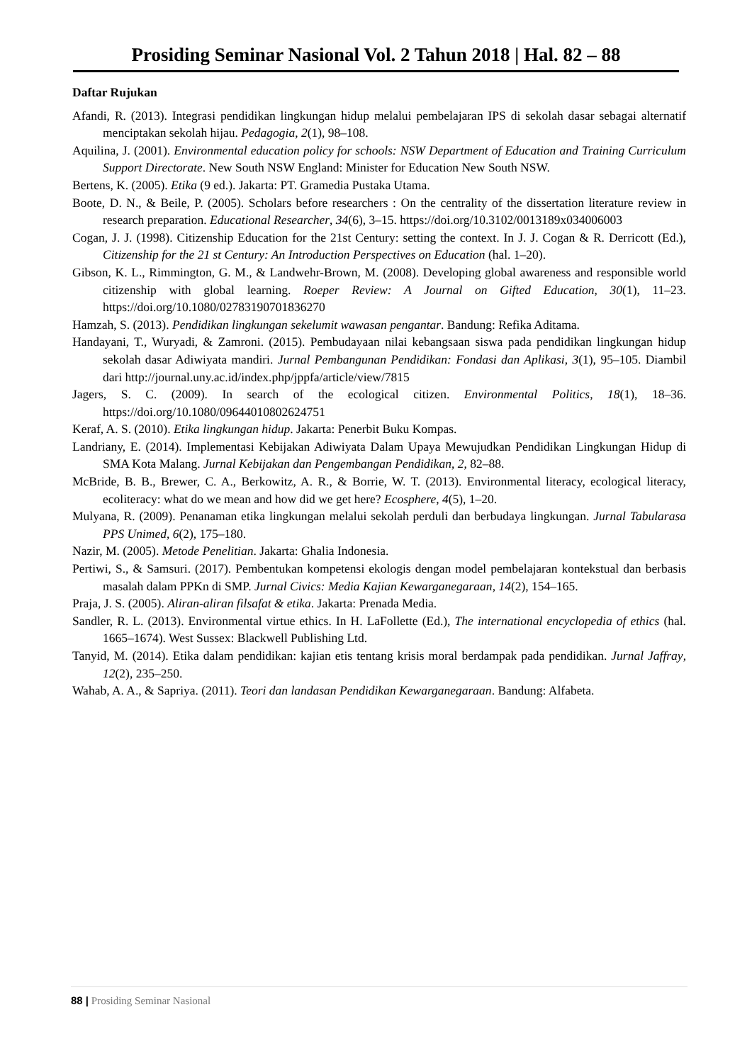Prosiding Seminar Nasional Vol. 2 Tahun 2018 | Hal. 82 – 88
Daftar Rujukan
Afandi, R. (2013). Integrasi pendidikan lingkungan hidup melalui pembelajaran IPS di sekolah dasar sebagai alternatif menciptakan sekolah hijau. Pedagogia, 2(1), 98–108.
Aquilina, J. (2001). Environmental education policy for schools: NSW Department of Education and Training Curriculum Support Directorate. New South NSW England: Minister for Education New South NSW.
Bertens, K. (2005). Etika (9 ed.). Jakarta: PT. Gramedia Pustaka Utama.
Boote, D. N., & Beile, P. (2005). Scholars before researchers : On the centrality of the dissertation literature review in research preparation. Educational Researcher, 34(6), 3–15. https://doi.org/10.3102/0013189x034006003
Cogan, J. J. (1998). Citizenship Education for the 21st Century: setting the context. In J. J. Cogan & R. Derricott (Ed.), Citizenship for the 21 st Century: An Introduction Perspectives on Education (hal. 1–20).
Gibson, K. L., Rimmington, G. M., & Landwehr-Brown, M. (2008). Developing global awareness and responsible world citizenship with global learning. Roeper Review: A Journal on Gifted Education, 30(1), 11–23. https://doi.org/10.1080/02783190701836270
Hamzah, S. (2013). Pendidikan lingkungan sekelumit wawasan pengantar. Bandung: Refika Aditama.
Handayani, T., Wuryadi, & Zamroni. (2015). Pembudayaan nilai kebangsaan siswa pada pendidikan lingkungan hidup sekolah dasar Adiwiyata mandiri. Jurnal Pembangunan Pendidikan: Fondasi dan Aplikasi, 3(1), 95–105. Diambil dari http://journal.uny.ac.id/index.php/jppfa/article/view/7815
Jagers, S. C. (2009). In search of the ecological citizen. Environmental Politics, 18(1), 18–36. https://doi.org/10.1080/09644010802624751
Keraf, A. S. (2010). Etika lingkungan hidup. Jakarta: Penerbit Buku Kompas.
Landriany, E. (2014). Implementasi Kebijakan Adiwiyata Dalam Upaya Mewujudkan Pendidikan Lingkungan Hidup di SMA Kota Malang. Jurnal Kebijakan dan Pengembangan Pendidikan, 2, 82–88.
McBride, B. B., Brewer, C. A., Berkowitz, A. R., & Borrie, W. T. (2013). Environmental literacy, ecological literacy, ecoliteracy: what do we mean and how did we get here? Ecosphere, 4(5), 1–20.
Mulyana, R. (2009). Penanaman etika lingkungan melalui sekolah perduli dan berbudaya lingkungan. Jurnal Tabularasa PPS Unimed, 6(2), 175–180.
Nazir, M. (2005). Metode Penelitian. Jakarta: Ghalia Indonesia.
Pertiwi, S., & Samsuri. (2017). Pembentukan kompetensi ekologis dengan model pembelajaran kontekstual dan berbasis masalah dalam PPKn di SMP. Jurnal Civics: Media Kajian Kewarganegaraan, 14(2), 154–165.
Praja, J. S. (2005). Aliran-aliran filsafat & etika. Jakarta: Prenada Media.
Sandler, R. L. (2013). Environmental virtue ethics. In H. LaFollette (Ed.), The international encyclopedia of ethics (hal. 1665–1674). West Sussex: Blackwell Publishing Ltd.
Tanyid, M. (2014). Etika dalam pendidikan: kajian etis tentang krisis moral berdampak pada pendidikan. Jurnal Jaffray, 12(2), 235–250.
Wahab, A. A., & Sapriya. (2011). Teori dan landasan Pendidikan Kewarganegaraan. Bandung: Alfabeta.
88 | Prosiding Seminar Nasional